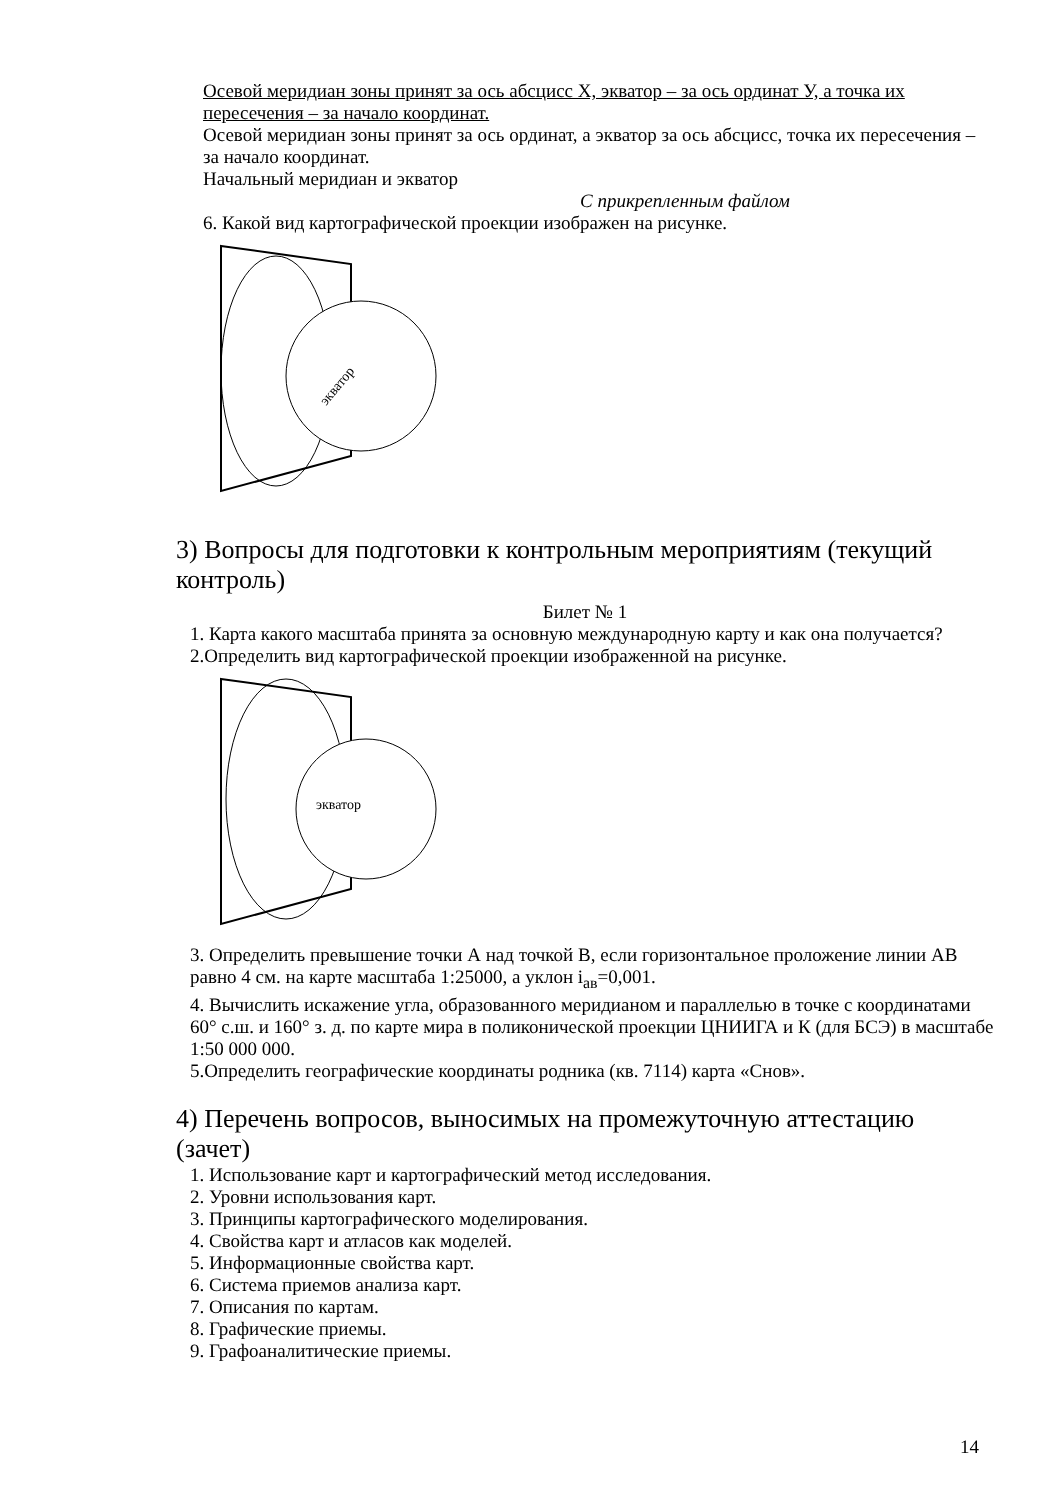Осевой меридиан зоны принят за ось абсцисс Х, экватор – за ось ординат У, а точка их пересечения – за начало координат.
Осевой меридиан зоны принят за ось ординат, а экватор за ось абсцисс, точка их пересечения – за начало координат.
Начальный меридиан и экватор
С прикрепленным файлом
6. Какой вид картографической проекции изображен на рисунке.
экватор
3) Вопросы для подготовки к контрольным мероприятиям (текущий контроль)
Билет № 1
1. Карта какого масштаба принята за основную международную карту и как она получается?
2.Определить вид картографической проекции изображенной на рисунке.
экватор
3. Определить превышение точки А над точкой В, если горизонтальное проложение линии АВ равно 4 см. на карте масштаба 1:25000, а уклон i<sub>ав</sub>=0,001.
4. Вычислить искажение угла, образованного меридианом и параллелью в точке с координатами 60° с.ш. и 160° з. д. по карте мира в поликонической проекции ЦНИИГА и К (для БСЭ) в масштабе 1:50 000 000.
5.Определить географические координаты родника (кв. 7114) карта «Снов».
4) Перечень вопросов, выносимых на промежуточную аттестацию (зачет)
1. Использование карт и картографический метод исследования.
2. Уровни использования карт.
3. Принципы картографического моделирования.
4. Свойства карт и атласов как моделей.
5. Информационные свойства карт.
6. Система приемов анализа карт.
7. Описания по картам.
8. Графические приемы.
9. Графоаналитические приемы.
14